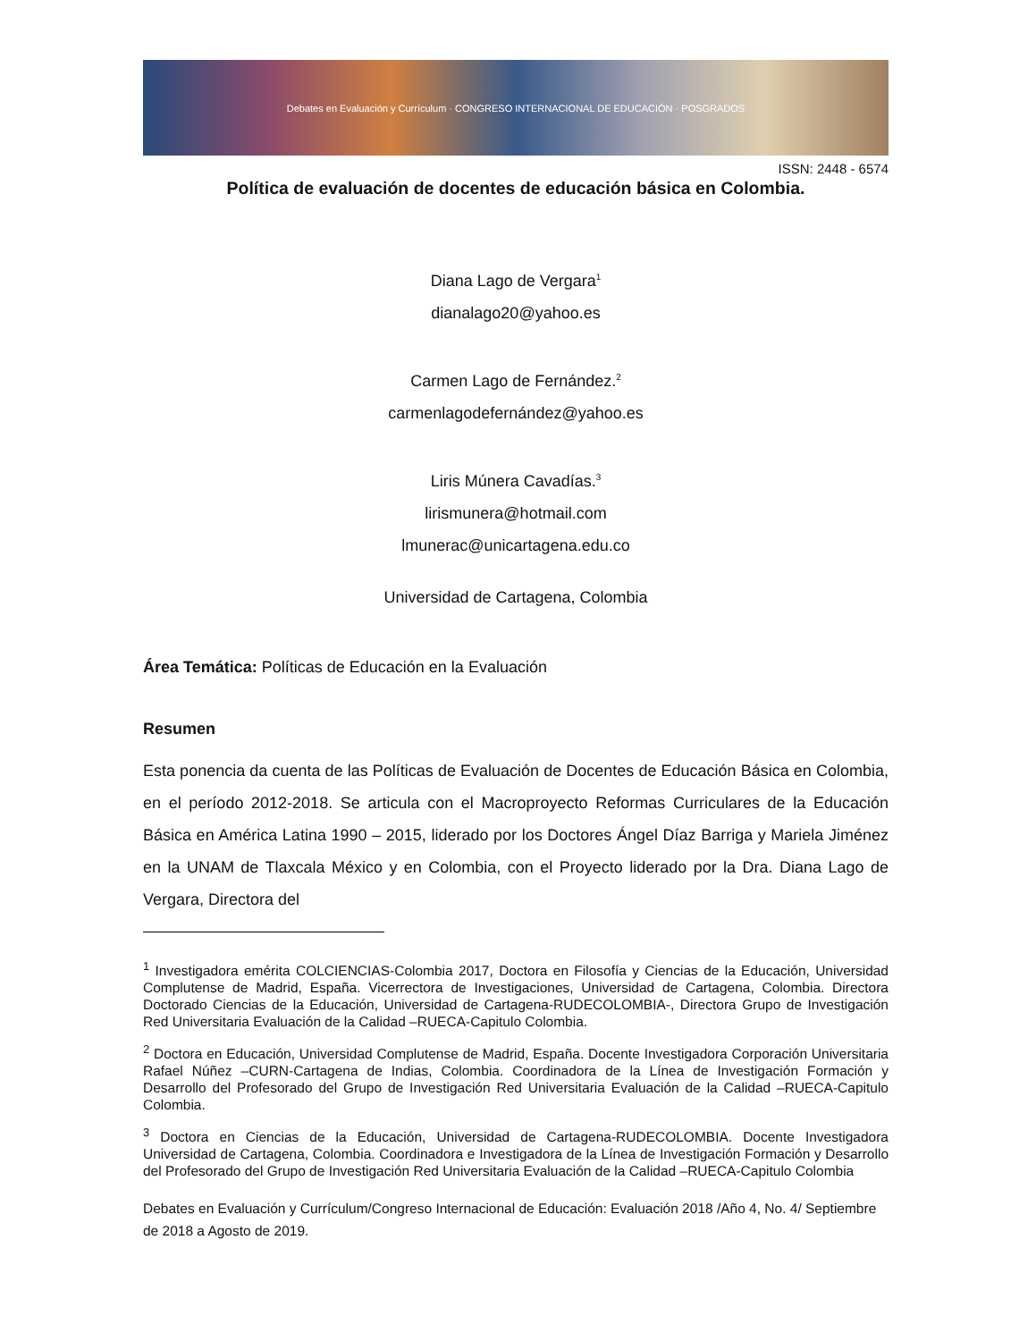Debates en Evaluación y Currículum · CONGRESO INTERNACIONAL DE EDUCACIÓN · POSGRADOS
ISSN: 2448 - 6574
Política de evaluación de docentes de educación básica en Colombia.
Diana Lago de Vergara<sup>1</sup>
dianalago20@yahoo.es
Carmen Lago de Fernández.<sup>2</sup>
carmenlagodefernández@yahoo.es
Liris Múnera Cavadías.<sup>3</sup>
lirismunera@hotmail.com
lmunerac@unicartagena.edu.co
Universidad de Cartagena, Colombia
Área Temática: Políticas de Educación en la Evaluación
Resumen
Esta ponencia da cuenta de las Políticas de Evaluación de Docentes de Educación Básica en Colombia, en el período 2012-2018. Se articula con el Macroproyecto Reformas Curriculares de la Educación Básica en América Latina 1990 – 2015, liderado por los Doctores Ángel Díaz Barriga y Mariela Jiménez en la UNAM de Tlaxcala México y en Colombia, con el Proyecto liderado por la Dra. Diana Lago de Vergara, Directora del
<sup>1</sup> Investigadora emérita COLCIENCIAS-Colombia 2017, Doctora en Filosofía y Ciencias de la Educación, Universidad Complutense de Madrid, España. Vicerrectora de Investigaciones, Universidad de Cartagena, Colombia. Directora Doctorado Ciencias de la Educación, Universidad de Cartagena-RUDECOLOMBIA-, Directora Grupo de Investigación Red Universitaria Evaluación de la Calidad –RUECA-Capitulo Colombia.
<sup>2</sup> Doctora en Educación, Universidad Complutense de Madrid, España. Docente Investigadora Corporación Universitaria Rafael Núñez –CURN-Cartagena de Indias, Colombia. Coordinadora de la Línea de Investigación Formación y Desarrollo del Profesorado del Grupo de Investigación Red Universitaria Evaluación de la Calidad –RUECA-Capitulo Colombia.
<sup>3</sup> Doctora en Ciencias de la Educación, Universidad de Cartagena-RUDECOLOMBIA. Docente Investigadora Universidad de Cartagena, Colombia. Coordinadora e Investigadora de la Línea de Investigación Formación y Desarrollo del Profesorado del Grupo de Investigación Red Universitaria Evaluación de la Calidad –RUECA-Capitulo Colombia
Debates en Evaluación y Currículum/Congreso Internacional de Educación: Evaluación 2018 /Año 4, No. 4/ Septiembre de 2018 a Agosto de 2019.